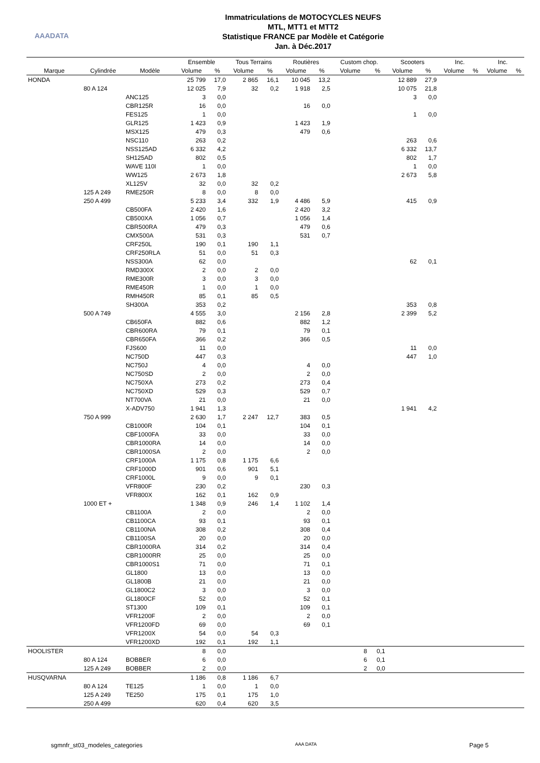AAADATA
Immatriculations de MOTOCYCLES NEUFS
MTL, MTT1 et MTT2
Statistique FRANCE par Modèle et Catégorie
Jan. à Déc.2017
| | | | Ensemble | | Tous Terrains | | Routières | | Custom chop. | | Scooters | | Inc. | | Inc. | |
| --- | --- | --- | --- | --- | --- | --- | --- | --- | --- | --- | --- | --- | --- | --- | --- | --- |
| Marque | Cylindrée | Modèle | Volume | % | Volume | % | Volume | % | Volume | % | Volume | % | Volume | % | Volume | % |
| HONDA | | | 25 799 | 17,0 | 2 865 | 16,1 | 10 045 | 13,2 | | | 12 889 | 27,9 | | | | |
| | 80 A 124 | | 12 025 | 7,9 | 32 | 0,2 | 1 918 | 2,5 | | | 10 075 | 21,8 | | | | |
| | | ANC125 | 3 | 0,0 | | | | | | | 3 | 0,0 | | | | |
| | | CBR125R | 16 | 0,0 | | | 16 | 0,0 | | | | | | | | |
| | | FES125 | 1 | 0,0 | | | | | | | 1 | 0,0 | | | | |
| | | GLR125 | 1 423 | 0,9 | | | 1 423 | 1,9 | | | | | | | | |
| | | MSX125 | 479 | 0,3 | | | 479 | 0,6 | | | | | | | | |
| | | NSC110 | 263 | 0,2 | | | | | | | 263 | 0,6 | | | | |
| | | NSS125AD | 6 332 | 4,2 | | | | | | | 6 332 | 13,7 | | | | |
| | | SH125AD | 802 | 0,5 | | | | | | | 802 | 1,7 | | | | |
| | | WAVE 110I | 1 | 0,0 | | | | | | | 1 | 0,0 | | | | |
| | | WW125 | 2 673 | 1,8 | | | | | | | 2 673 | 5,8 | | | | |
| | | XL125V | 32 | 0,0 | 32 | 0,2 | | | | | | | | | | |
| | 125 A 249 | RME250R | 8 | 0,0 | 8 | 0,0 | | | | | | | | | | |
| | 250 A 499 | | 5 233 | 3,4 | 332 | 1,9 | 4 486 | 5,9 | | | 415 | 0,9 | | | | |
| | | CB500FA | 2 420 | 1,6 | | | 2 420 | 3,2 | | | | | | | | |
| | | CB500XA | 1 056 | 0,7 | | | 1 056 | 1,4 | | | | | | | | |
| | | CBR500RA | 479 | 0,3 | | | 479 | 0,6 | | | | | | | | |
| | | CMX500A | 531 | 0,3 | | | 531 | 0,7 | | | | | | | | |
| | | CRF250L | 190 | 0,1 | 190 | 1,1 | | | | | | | | | | |
| | | CRF250RLA | 51 | 0,0 | 51 | 0,3 | | | | | | | | | | |
| | | NSS300A | 62 | 0,0 | | | | | | | 62 | 0,1 | | | | |
| | | RMD300X | 2 | 0,0 | 2 | 0,0 | | | | | | | | | | |
| | | RME300R | 3 | 0,0 | 3 | 0,0 | | | | | | | | | | |
| | | RME450R | 1 | 0,0 | 1 | 0,0 | | | | | | | | | | |
| | | RMH450R | 85 | 0,1 | 85 | 0,5 | | | | | | | | | | |
| | | SH300A | 353 | 0,2 | | | | | | | 353 | 0,8 | | | | |
| | 500 A 749 | | 4 555 | 3,0 | | | 2 156 | 2,8 | | | 2 399 | 5,2 | | | | |
| | | CB650FA | 882 | 0,6 | | | 882 | 1,2 | | | | | | | | |
| | | CBR600RA | 79 | 0,1 | | | 79 | 0,1 | | | | | | | | |
| | | CBR650FA | 366 | 0,2 | | | 366 | 0,5 | | | | | | | | |
| | | FJS600 | 11 | 0,0 | | | | | | | 11 | 0,0 | | | | |
| | | NC750D | 447 | 0,3 | | | | | | | 447 | 1,0 | | | | |
| | | NC750J | 4 | 0,0 | | | 4 | 0,0 | | | | | | | | |
| | | NC750SD | 2 | 0,0 | | | 2 | 0,0 | | | | | | | | |
| | | NC750XA | 273 | 0,2 | | | 273 | 0,4 | | | | | | | | |
| | | NC750XD | 529 | 0,3 | | | 529 | 0,7 | | | | | | | | |
| | | NT700VA | 21 | 0,0 | | | 21 | 0,0 | | | | | | | | |
| | | X-ADV750 | 1 941 | 1,3 | | | | | | | 1 941 | 4,2 | | | | |
| | 750 A 999 | | 2 630 | 1,7 | 2 247 | 12,7 | 383 | 0,5 | | | | | | | | |
| | | CB1000R | 104 | 0,1 | | | 104 | 0,1 | | | | | | | | |
| | | CBF1000FA | 33 | 0,0 | | | 33 | 0,0 | | | | | | | | |
| | | CBR1000RA | 14 | 0,0 | | | 14 | 0,0 | | | | | | | | |
| | | CBR1000SA | 2 | 0,0 | | | 2 | 0,0 | | | | | | | | |
| | | CRF1000A | 1 175 | 0,8 | 1 175 | 6,6 | | | | | | | | | | |
| | | CRF1000D | 901 | 0,6 | 901 | 5,1 | | | | | | | | | | |
| | | CRF1000L | 9 | 0,0 | 9 | 0,1 | | | | | | | | | | |
| | | VFR800F | 230 | 0,2 | | | 230 | 0,3 | | | | | | | | |
| | | VFR800X | 162 | 0,1 | 162 | 0,9 | | | | | | | | | | |
| | 1000 ET + | | 1 348 | 0,9 | 246 | 1,4 | 1 102 | 1,4 | | | | | | | | |
| | | CB1100A | 2 | 0,0 | | | 2 | 0,0 | | | | | | | | |
| | | CB1100CA | 93 | 0,1 | | | 93 | 0,1 | | | | | | | | |
| | | CB1100NA | 308 | 0,2 | | | 308 | 0,4 | | | | | | | | |
| | | CB1100SA | 20 | 0,0 | | | 20 | 0,0 | | | | | | | | |
| | | CBR1000RA | 314 | 0,2 | | | 314 | 0,4 | | | | | | | | |
| | | CBR1000RR | 25 | 0,0 | | | 25 | 0,0 | | | | | | | | |
| | | CBR1000S1 | 71 | 0,0 | | | 71 | 0,1 | | | | | | | | |
| | | GL1800 | 13 | 0,0 | | | 13 | 0,0 | | | | | | | | |
| | | GL1800B | 21 | 0,0 | | | 21 | 0,0 | | | | | | | | |
| | | GL1800C2 | 3 | 0,0 | | | 3 | 0,0 | | | | | | | | |
| | | GL1800CF | 52 | 0,0 | | | 52 | 0,1 | | | | | | | | |
| | | ST1300 | 109 | 0,1 | | | 109 | 0,1 | | | | | | | | |
| | | VFR1200F | 2 | 0,0 | | | 2 | 0,0 | | | | | | | | |
| | | VFR1200FD | 69 | 0,0 | | | 69 | 0,1 | | | | | | | | |
| | | VFR1200X | 54 | 0,0 | 54 | 0,3 | | | | | | | | | | |
| | | VFR1200XD | 192 | 0,1 | 192 | 1,1 | | | | | | | | | | |
| HOOLISTER | | | 8 | 0,0 | | | | | 8 | 0,1 | | | | | | |
| | 80 A 124 | BOBBER | 6 | 0,0 | | | | | 6 | 0,1 | | | | | | |
| | 125 A 249 | BOBBER | 2 | 0,0 | | | | | 2 | 0,0 | | | | | | |
| HUSQVARNA | | | 1 186 | 0,8 | 1 186 | 6,7 | | | | | | | | | | |
| | 80 A 124 | TE125 | 1 | 0,0 | 1 | 0,0 | | | | | | | | | | |
| | 125 A 249 | TE250 | 175 | 0,1 | 175 | 1,0 | | | | | | | | | | |
| | 250 A 499 | | 620 | 0,4 | 620 | 3,5 | | | | | | | | | | |
sgmnfr_st03_modeles_categories AAA DATA Page 5